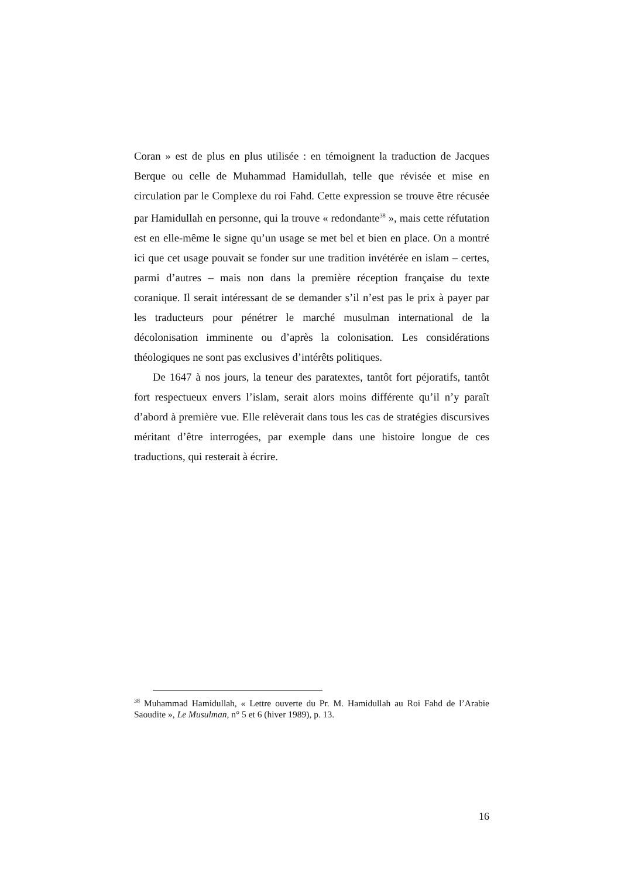Coran » est de plus en plus utilisée : en témoignent la traduction de Jacques Berque ou celle de Muhammad Hamidullah, telle que révisée et mise en circulation par le Complexe du roi Fahd. Cette expression se trouve être récusée par Hamidullah en personne, qui la trouve « redondante<sup>38</sup> », mais cette réfutation est en elle-même le signe qu’un usage se met bel et bien en place. On a montré ici que cet usage pouvait se fonder sur une tradition invétérée en islam – certes, parmi d’autres – mais non dans la première réception française du texte coranique. Il serait intéressant de se demander s’il n’est pas le prix à payer par les traducteurs pour pénétrer le marché musulman international de la décolonisation imminente ou d’après la colonisation. Les considérations théologiques ne sont pas exclusives d’intérêts politiques.
De 1647 à nos jours, la teneur des paratextes, tantôt fort péjoratifs, tantôt fort respectueux envers l’islam, serait alors moins différente qu’il n’y paraît d’abord à première vue. Elle relèverait dans tous les cas de stratégies discursives méritant d’être interrogées, par exemple dans une histoire longue de ces traductions, qui resterait à écrire.
<sup>38</sup> Muhammad Hamidullah, « Lettre ouverte du Pr. M. Hamidullah au Roi Fahd de l’Arabie Saoudite », Le Musulman, n° 5 et 6 (hiver 1989), p. 13.
16